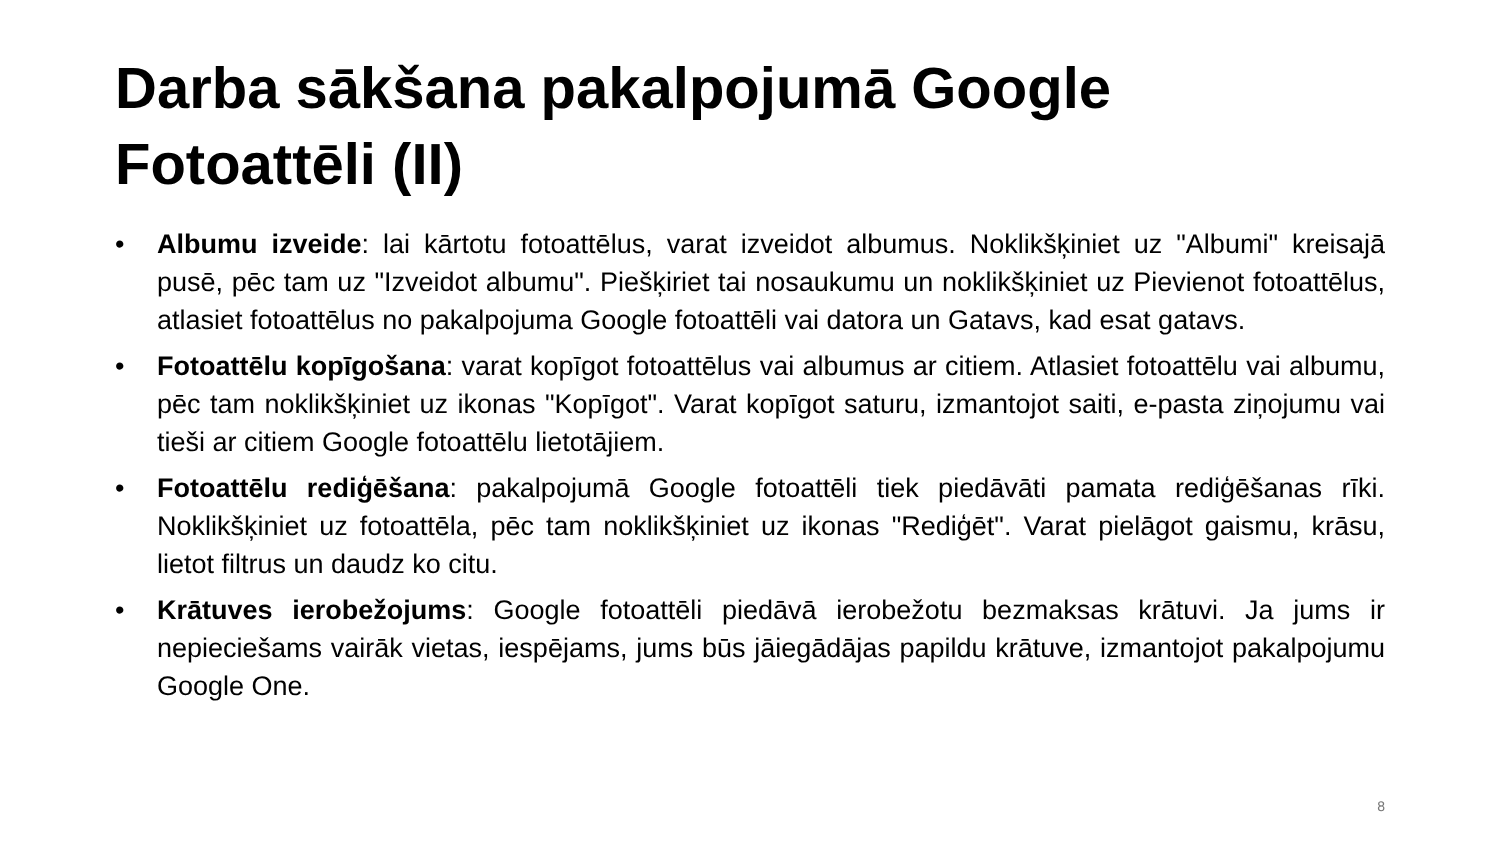Darba sākšana pakalpojumā Google
Fotoattēli (II)
• Albumu izveide: lai kārtotu fotoattēlus, varat izveidot albumus. Noklikšķiniet uz "Albumi" kreisajā pusē, pēc tam uz "Izveidot albumu". Piešķiriet tai nosaukumu un noklikšķiniet uz Pievienot fotoattēlus, atlasiet fotoattēlus no pakalpojuma Google fotoattēli vai datora un Gatavs, kad esat gatavs.
• Fotoattēlu kopīgošana: varat kopīgot fotoattēlus vai albumus ar citiem. Atlasiet fotoattēlu vai albumu, pēc tam noklikšķiniet uz ikonas "Kopīgot". Varat kopīgot saturu, izmantojot saiti, e-pasta ziņojumu vai tieši ar citiem Google fotoattēlu lietotājiem.
• Fotoattēlu rediģēšana: pakalpojumā Google fotoattēli tiek piedāvāti pamata rediģēšanas rīki. Noklikšķiniet uz fotoattēla, pēc tam noklikšķiniet uz ikonas "Rediģēt". Varat pielāgot gaismu, krāsu, lietot filtrus un daudz ko citu.
• Krātuves ierobežojums: Google fotoattēli piedāvā ierobežotu bezmaksas krātuvi. Ja jums ir nepieciešams vairāk vietas, iespējams, jums būs jāiegādājas papildu krātuve, izmantojot pakalpojumu Google One.
8